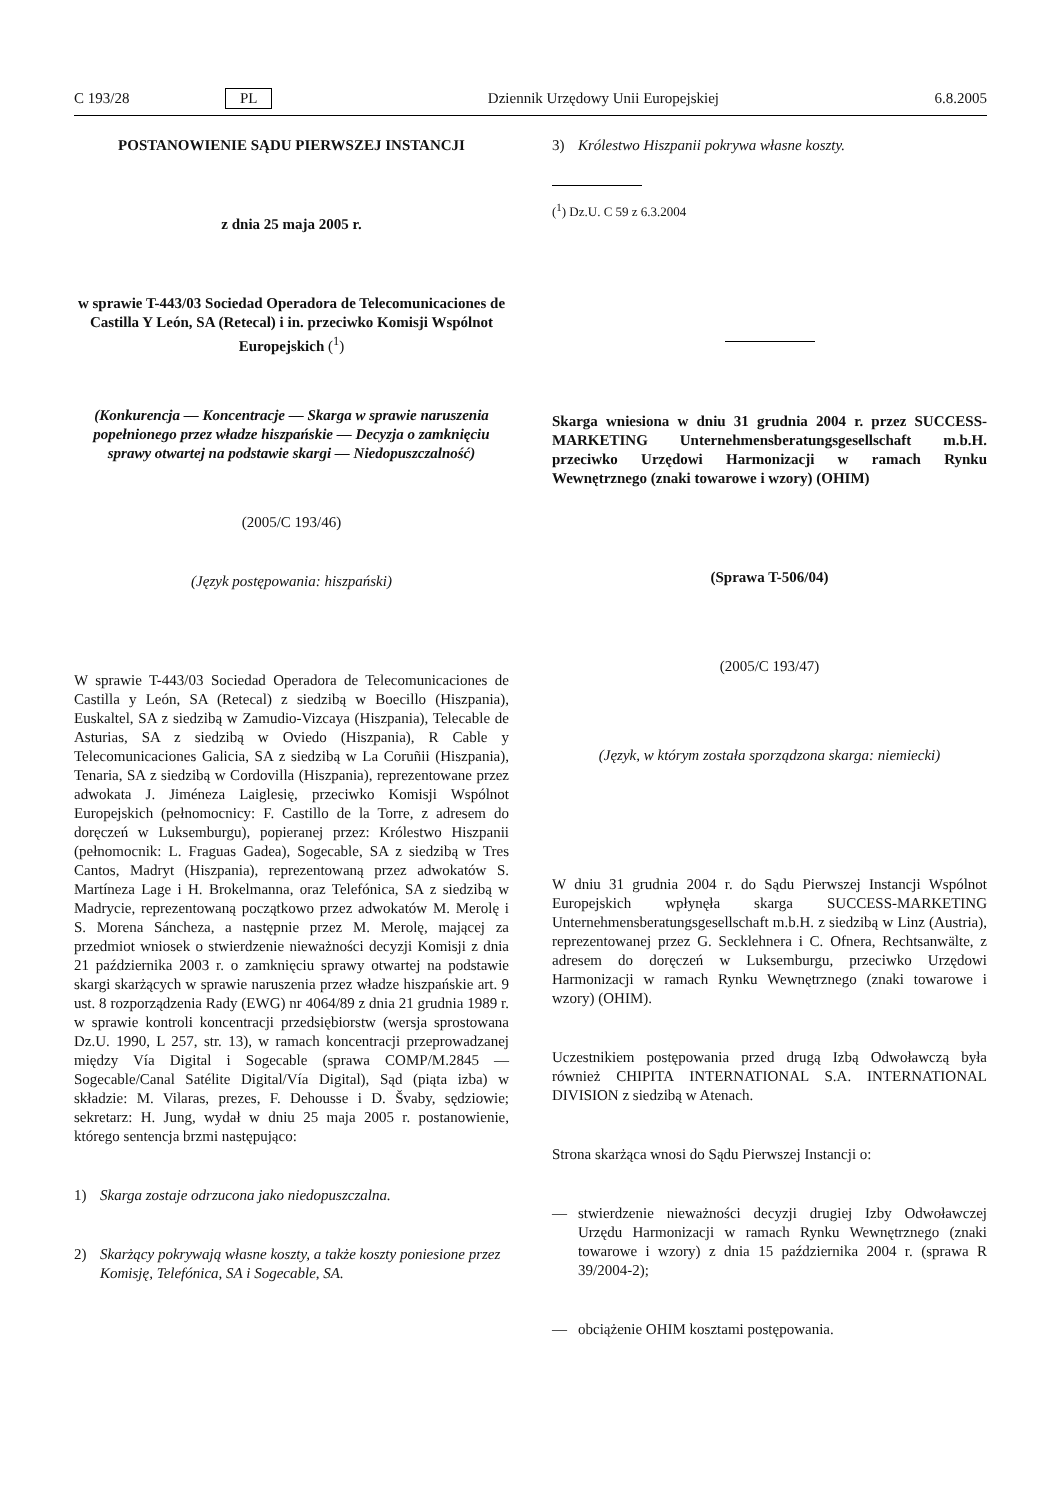C 193/28 PL Dziennik Urzędowy Unii Europejskiej 6.8.2005
POSTANOWIENIE SĄDU PIERWSZEJ INSTANCJI
z dnia 25 maja 2005 r.
w sprawie T-443/03 Sociedad Operadora de Telecomunicaciones de Castilla Y León, SA (Retecal) i in. przeciwko Komisji Wspólnot Europejskich (<sup>1</sup>)
(Konkurencja — Koncentracje — Skarga w sprawie naruszenia popełnionego przez władze hiszpańskie — Decyzja o zamknięciu sprawy otwartej na podstawie skargi — Niedopuszczalność)
(2005/C 193/46)
(Język postępowania: hiszpański)
W sprawie T-443/03 Sociedad Operadora de Telecomunicaciones de Castilla y León, SA (Retecal) z siedzibą w Boecillo (Hiszpania), Euskaltel, SA z siedzibą w Zamudio-Vizcaya (Hiszpania), Telecable de Asturias, SA z siedzibą w Oviedo (Hiszpania), R Cable y Telecomunicaciones Galicia, SA z siedzibą w La Coruñii (Hiszpania), Tenaria, SA z siedzibą w Cordovilla (Hiszpania), reprezentowane przez adwokata J. Jiméneza Laiglesię, przeciwko Komisji Wspólnot Europejskich (pełnomocnicy: F. Castillo de la Torre, z adresem do doręczeń w Luksemburgu), popieranej przez: Królestwo Hiszpanii (pełnomocnik: L. Fraguas Gadea), Sogecable, SA z siedzibą w Tres Cantos, Madryt (Hiszpania), reprezentowaną przez adwokatów S. Martíneza Lage i H. Brokelmanna, oraz Telefónica, SA z siedzibą w Madrycie, reprezentowaną początkowo przez adwokatów M. Merolę i S. Morena Sáncheza, a następnie przez M. Merolę, mającej za przedmiot wniosek o stwierdzenie nieważności decyzji Komisji z dnia 21 października 2003 r. o zamknięciu sprawy otwartej na podstawie skargi skarżących w sprawie naruszenia przez władze hiszpańskie art. 9 ust. 8 rozporządzenia Rady (EWG) nr 4064/89 z dnia 21 grudnia 1989 r. w sprawie kontroli koncentracji przedsiębiorstw (wersja sprostowana Dz.U. 1990, L 257, str. 13), w ramach koncentracji przeprowadzanej między Vía Digital i Sogecable (sprawa COMP/M.2845 — Sogecable/Canal Satélite Digital/Vía Digital), Sąd (piąta izba) w składzie: M. Vilaras, prezes, F. Dehousse i D. Švaby, sędziowie; sekretarz: H. Jung, wydał w dniu 25 maja 2005 r. postanowienie, którego sentencja brzmi następująco:
1) Skarga zostaje odrzucona jako niedopuszczalna.
2) Skarżący pokrywają własne koszty, a także koszty poniesione przez Komisję, Telefónica, SA i Sogecable, SA.
3) Królestwo Hiszpanii pokrywa własne koszty.
(<sup>1</sup>) Dz.U. C 59 z 6.3.2004
Skarga wniesiona w dniu 31 grudnia 2004 r. przez SUCCESS-MARKETING Unternehmensberatungsgesellschaft m.b.H. przeciwko Urzędowi Harmonizacji w ramach Rynku Wewnętrznego (znaki towarowe i wzory) (OHIM)
(Sprawa T-506/04)
(2005/C 193/47)
(Język, w którym została sporządzona skarga: niemiecki)
W dniu 31 grudnia 2004 r. do Sądu Pierwszej Instancji Wspólnot Europejskich wpłynęła skarga SUCCESS-MARKETING Unternehmensberatungsgesellschaft m.b.H. z siedzibą w Linz (Austria), reprezentowanej przez G. Secklehnera i C. Ofnera, Rechtsanwälte, z adresem do doręczeń w Luksemburgu, przeciwko Urzędowi Harmonizacji w ramach Rynku Wewnętrznego (znaki towarowe i wzory) (OHIM).
Uczestnikiem postępowania przed drugą Izbą Odwoławczą była również CHIPITA INTERNATIONAL S.A. INTERNATIONAL DIVISION z siedzibą w Atenach.
Strona skarżąca wnosi do Sądu Pierwszej Instancji o:
— stwierdzenie nieważności decyzji drugiej Izby Odwoławczej Urzędu Harmonizacji w ramach Rynku Wewnętrznego (znaki towarowe i wzory) z dnia 15 października 2004 r. (sprawa R 39/2004-2);
— obciążenie OHIM kosztami postępowania.